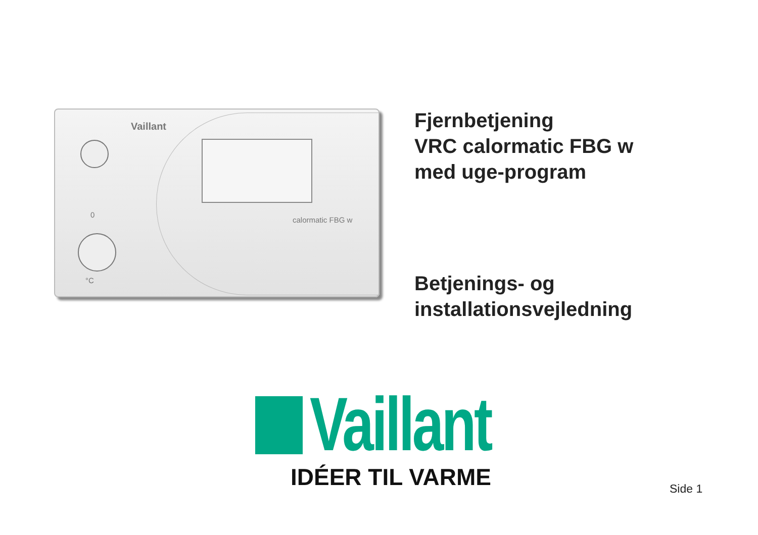Vaillant
calormatic FBG w
0
°C
Fjernbetjening
VRC calormatic FBG w
med uge-program
Betjenings- og
installationsvejledning
Vaillant
IDÉER TIL VARME
Side 1